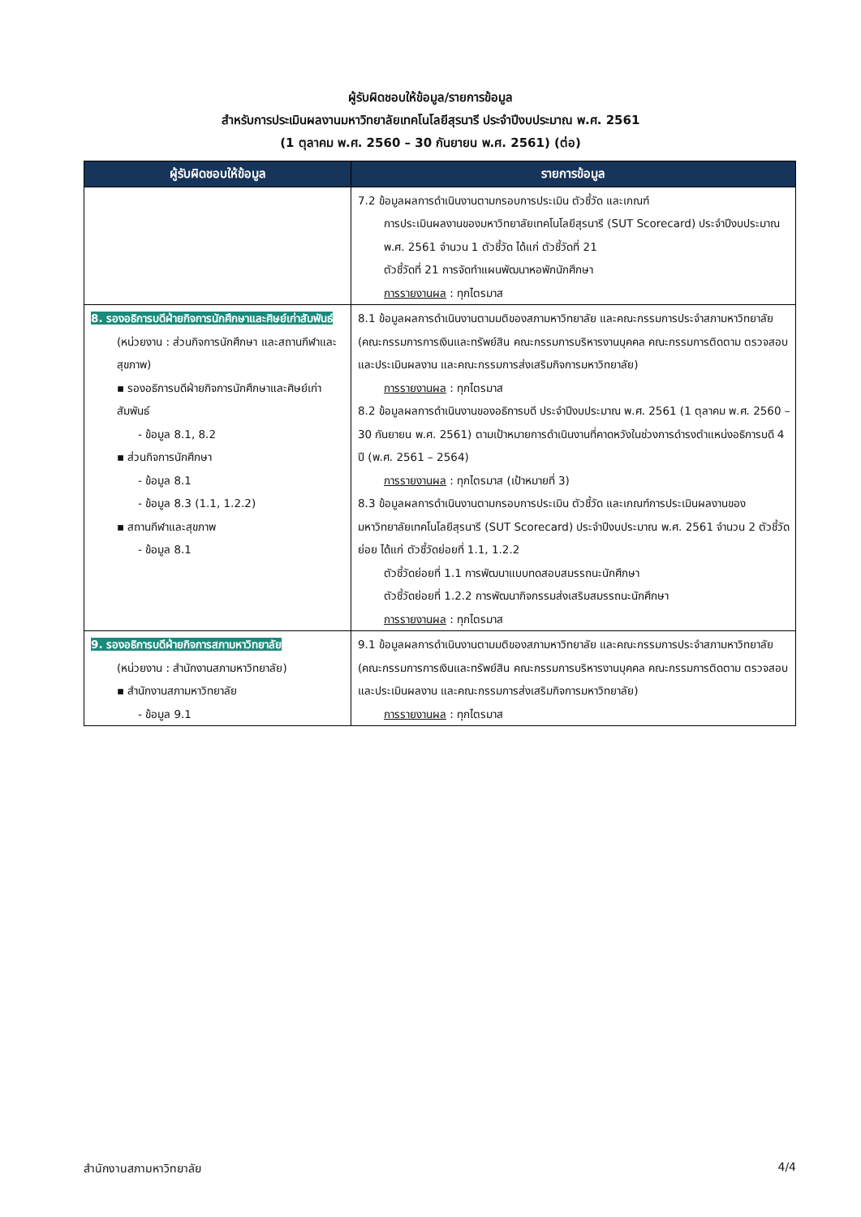ผู้รับผิดชอบให้ข้อมูล/รายการข้อมูล
สำหรับการประเมินผลงานมหาวิทยาลัยเทคโนโลยีสุรนารี ประจำปีงบประมาณ พ.ศ. 2561
(1 ตุลาคม พ.ศ. 2560 – 30 กันยายน พ.ศ. 2561) (ต่อ)
| ผู้รับผิดชอบให้ข้อมูล | รายการข้อมูล |
| --- | --- |
| | 7.2 ข้อมูลผลการดำเนินงานตามกรอบการประเมิน ตัวชี้วัด และเกณฑ์ การประเมินผลงานของมหาวิทยาลัยเทคโนโลยีสุรนารี (SUT Scorecard) ประจำปีงบประมาณ พ.ศ. 2561 จำนวน 1 ตัวชี้วัด ได้แก่ ตัวชี้วัดที่ 21 ตัวชี้วัดที่ 21 การจัดทำแผนพัฒนาหอพักนักศึกษา การรายงานผล : ทุกไตรมาส |
| 8. รองอธิการบดีฝ่ายกิจการนักศึกษาและศิษย์เก่าสัมพันธ์ (หน่วยงาน : ส่วนกิจการนักศึกษา และสถานกีฬาและสุขภาพ) ▪ รองอธิการบดีฝ่ายกิจการนักศึกษาและศิษย์เก่าสัมพันธ์ - ข้อมูล 8.1, 8.2 ▪ ส่วนกิจการนักศึกษา - ข้อมูล 8.1 - ข้อมูล 8.3 (1.1, 1.2.2) ▪ สถานกีฬาและสุขภาพ - ข้อมูล 8.1 | 8.1 ข้อมูลผลการดำเนินงานตามมติของสภามหาวิทยาลัย และคณะกรรมการประจำสภามหาวิทยาลัย (คณะกรรมการการเงินและทรัพย์สิน คณะกรรมการบริหารงานบุคคล คณะกรรมการติดตาม ตรวจสอบ และประเมินผลงาน และคณะกรรมการส่งเสริมกิจการมหาวิทยาลัย) การรายงานผล : ทุกไตรมาส 8.2 ข้อมูลผลการดำเนินงานของอธิการบดี ประจำปีงบประมาณ พ.ศ. 2561 (1 ตุลาคม พ.ศ. 2560 – 30 กันยายน พ.ศ. 2561) ตามเป้าหมายการดำเนินงานที่คาดหวังในช่วงการดำรงตำแหน่งอธิการบดี 4 ปี (พ.ศ. 2561 – 2564) การรายงานผล : ทุกไตรมาส (เป้าหมายที่ 3) 8.3 ข้อมูลผลการดำเนินงานตามกรอบการประเมิน ตัวชี้วัด และเกณฑ์การประเมินผลงานของมหาวิทยาลัยเทคโนโลยีสุรนารี (SUT Scorecard) ประจำปีงบประมาณ พ.ศ. 2561 จำนวน 2 ตัวชี้วัดย่อย ได้แก่ ตัวชี้วัดย่อยที่ 1.1, 1.2.2 ตัวชี้วัดย่อยที่ 1.1 การพัฒนาแบบทดสอบสมรรถนะนักศึกษา ตัวชี้วัดย่อยที่ 1.2.2 การพัฒนากิจกรรมส่งเสริมสมรรถนะนักศึกษา การรายงานผล : ทุกไตรมาส |
| 9. รองอธิการบดีฝ่ายกิจการสภามหาวิทยาลัย (หน่วยงาน : สำนักงานสภามหาวิทยาลัย) ▪ สำนักงานสภามหาวิทยาลัย - ข้อมูล 9.1 | 9.1 ข้อมูลผลการดำเนินงานตามมติของสภามหาวิทยาลัย และคณะกรรมการประจำสภามหาวิทยาลัย (คณะกรรมการการเงินและทรัพย์สิน คณะกรรมการบริหารงานบุคคล คณะกรรมการติดตาม ตรวจสอบ และประเมินผลงาน และคณะกรรมการส่งเสริมกิจการมหาวิทยาลัย) การรายงานผล : ทุกไตรมาส |
สำนักงานสภามหาวิทยาลัย 4/4